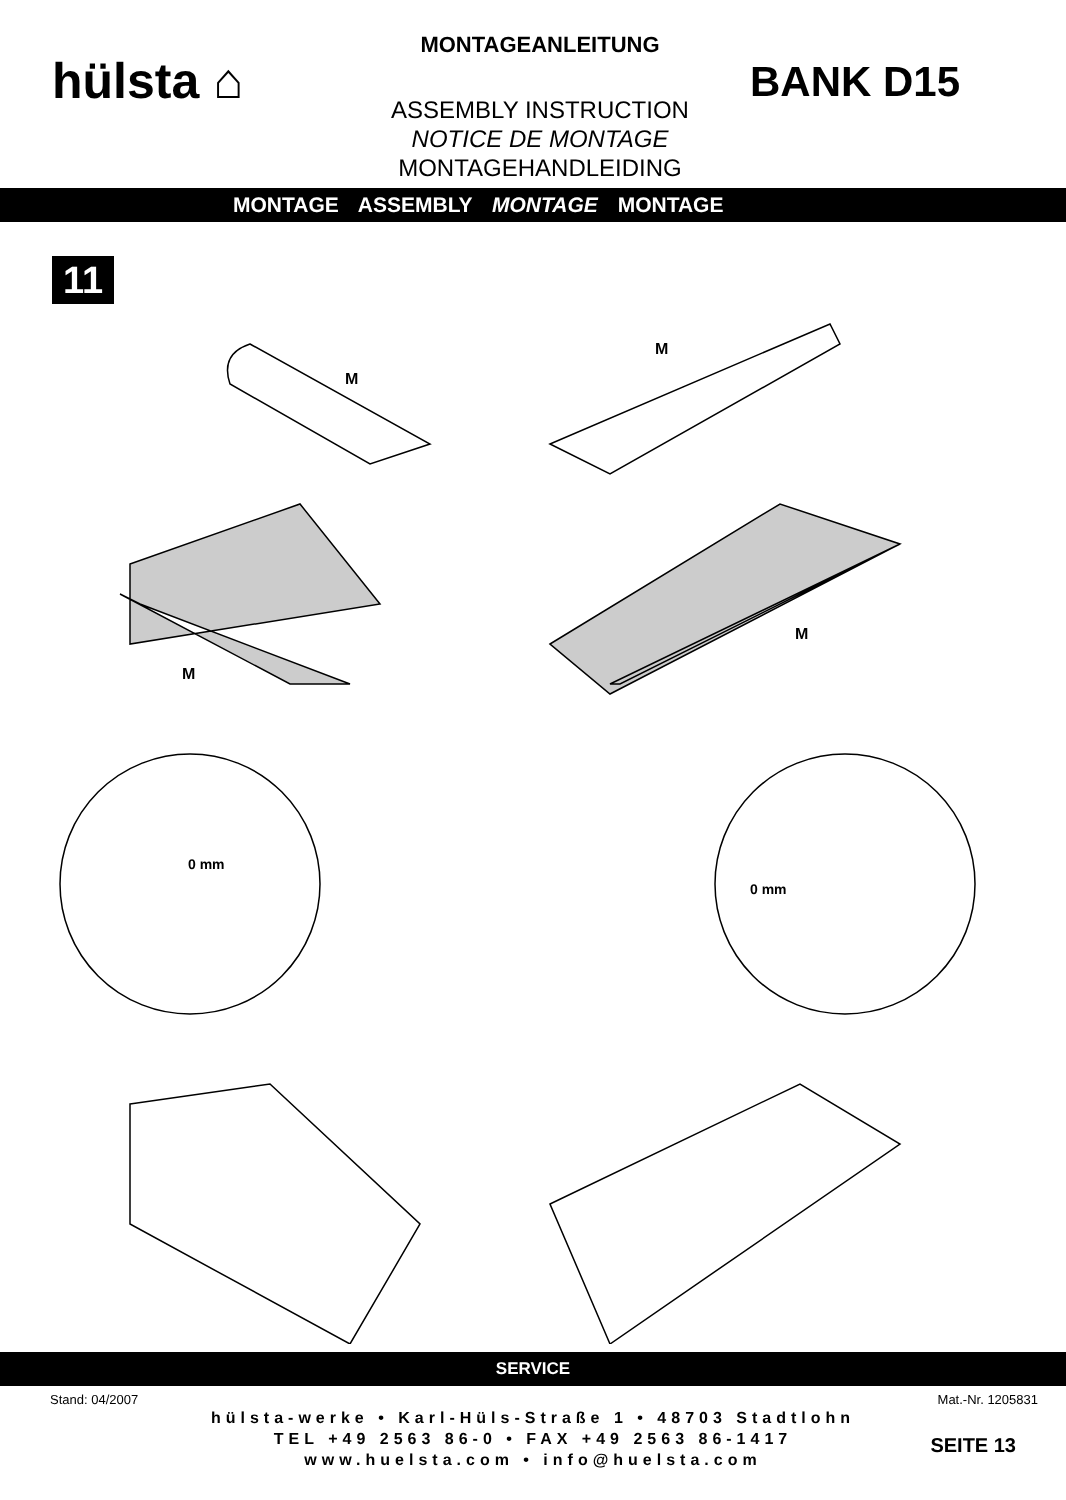hülsta ⌂
MONTAGEANLEITUNG
ASSEMBLY INSTRUCTION
NOTICE DE MONTAGE
MONTAGEHANDLEIDING
BANK D15
MONTAGE ASSEMBLY MONTAGE MONTAGE
11
M
M
M
M
0 mm
0 mm
SERVICE
Stand: 04/2007 Mat.-Nr. 1205831
hülsta-werke • Karl-Hüls-Straße 1 • 48703 Stadtlohn
TEL +49 2563 86-0 • FAX +49 2563 86-1417
www.huelsta.com • info@huelsta.com
SEITE 13